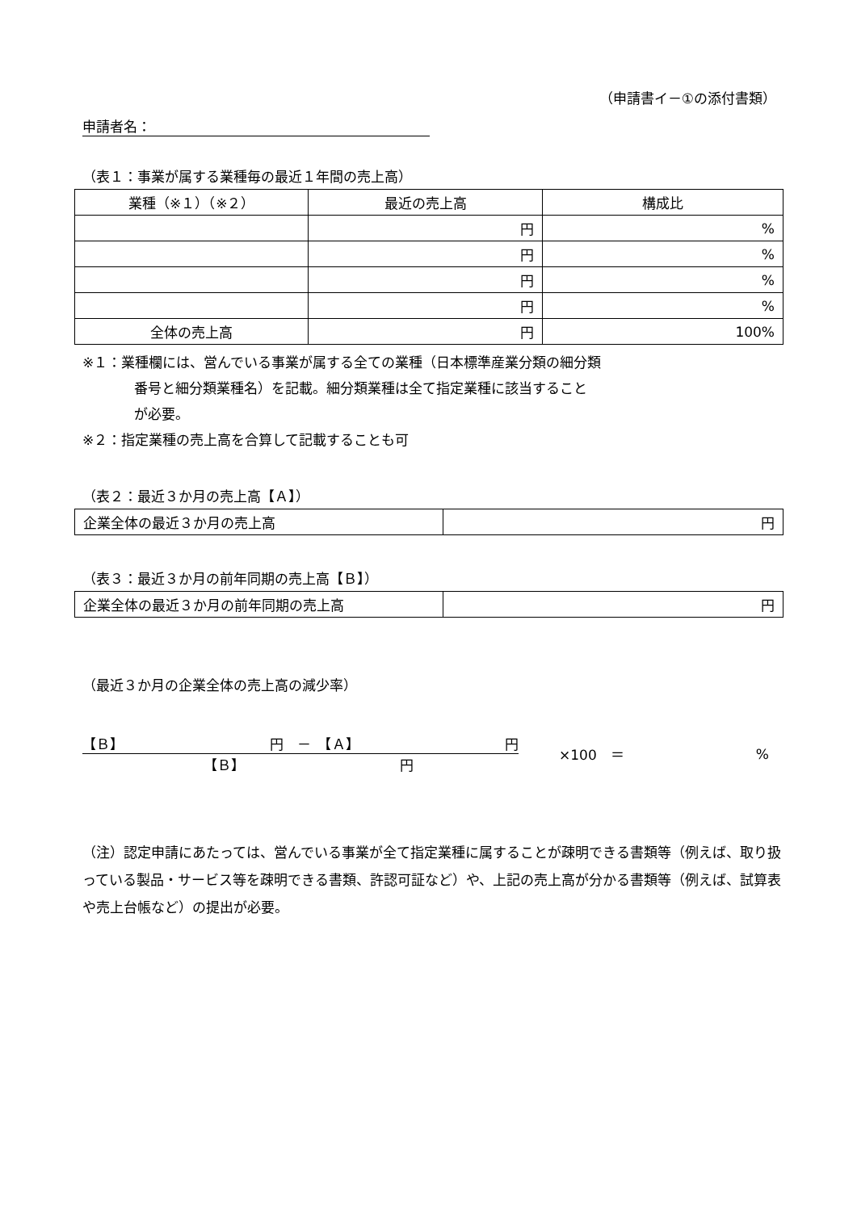（申請書イ－①の添付書類）
申請者名：
（表１：事業が属する業種毎の最近１年間の売上高）
| 業種（※１）（※２） | 最近の売上高 | 構成比 |
| | 円 | % |
| | 円 | % |
| | 円 | % |
| | 円 | % |
| 全体の売上高 | 円 | 100% |
※１：業種欄には、営んでいる事業が属する全ての業種（日本標準産業分類の細分類
番号と細分類業種名）を記載。細分類業種は全て指定業種に該当すること
が必要。
※２：指定業種の売上高を合算して記載することも可
（表２：最近３か月の売上高【Ａ】）
| 企業全体の最近３か月の売上高 | 円 |
（表３：最近３か月の前年同期の売上高【Ｂ】）
| 企業全体の最近３か月の前年同期の売上高 | 円 |
（最近３か月の企業全体の売上高の減少率）
【Ｂ】 円　－　【Ａ】 円
【Ｂ】 円
×100　＝%
（注）認定申請にあたっては、営んでいる事業が全て指定業種に属することが疎明できる書類等（例えば、取り扱っている製品・サービス等を疎明できる書類、許認可証など）や、上記の売上高が分かる書類等（例えば、試算表や売上台帳など）の提出が必要。